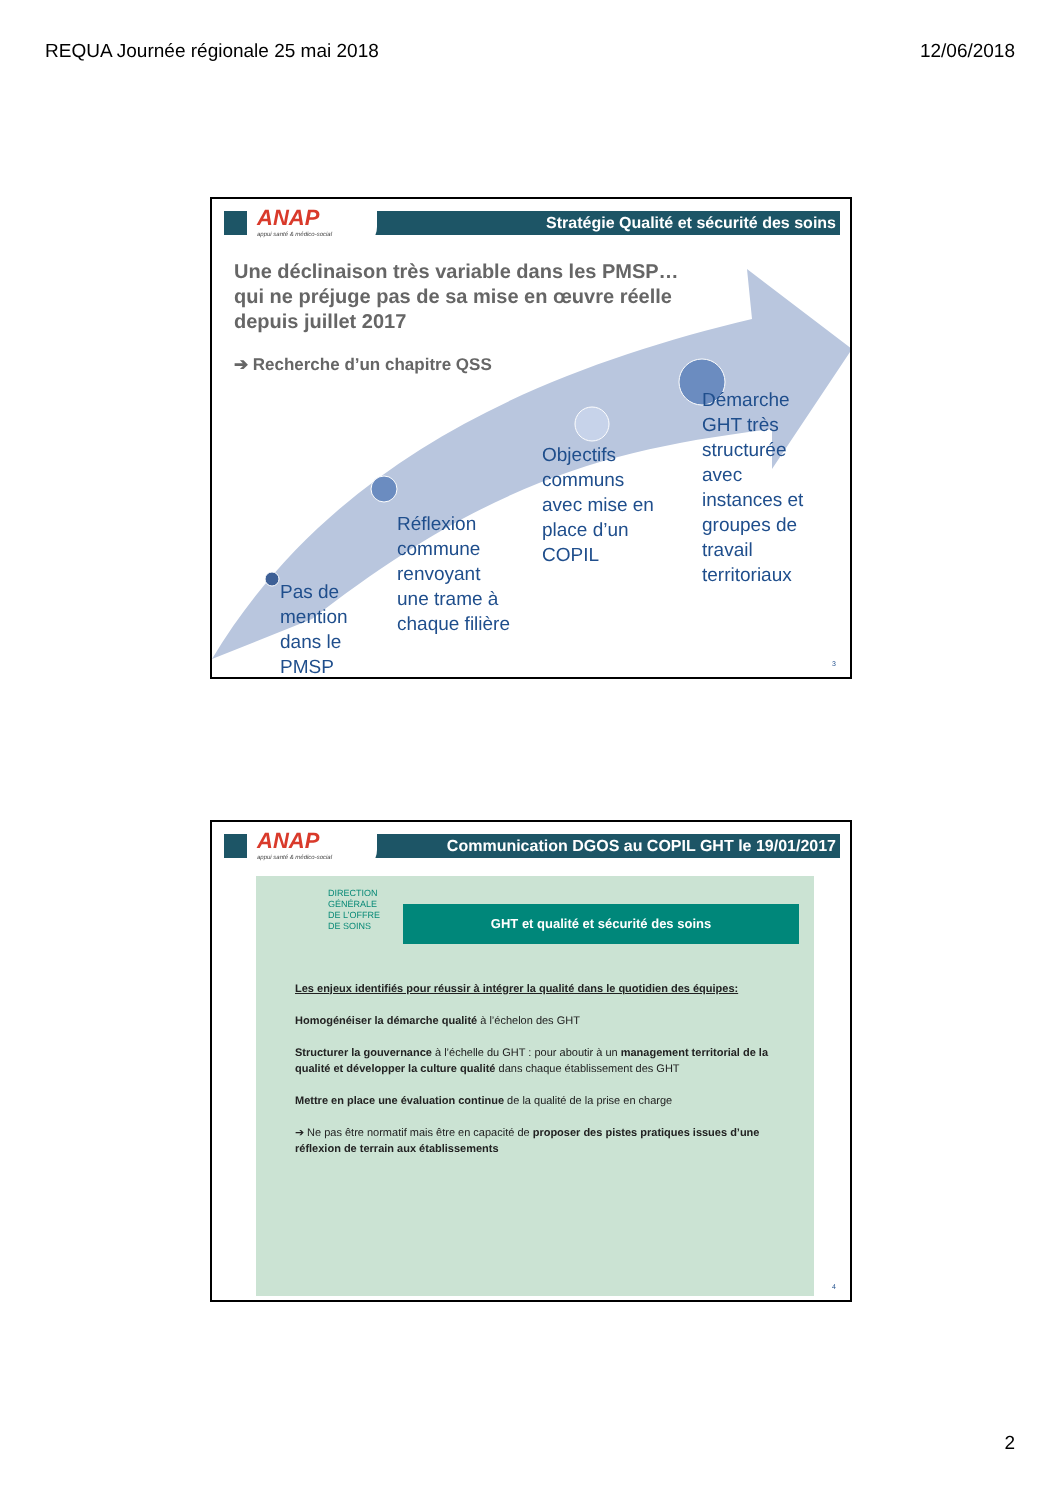REQUA Journée régionale 25 mai 2018
12/06/2018
Stratégie Qualité et sécurité des soins
ANAP
appui santé & médico-social
Une déclinaison très variable dans les PMSP… qui ne préjuge pas de sa mise en œuvre réelle depuis juillet 2017
➔ Recherche d’un chapitre QSS
Pas de
mention
dans le
PMSP
Réflexion
commune
renvoyant
une trame à
chaque filière
Objectifs
communs
avec mise en
place d’un
COPIL
Démarche
GHT très
structurée
avec
instances et
groupes de
travail
territoriaux
3
Communication DGOS au COPIL GHT le 19/01/2017
ANAP
appui santé & médico-social
DIRECTION
GÉNÉRALE
DE L’OFFRE
DE SOINS
GHT et qualité et sécurité des soins
Les enjeux identifiés pour réussir à intégrer la qualité dans le quotidien des équipes:
Homogénéiser la démarche qualité à l’échelon des GHT
Structurer la gouvernance à l’échelle du GHT : pour aboutir à un management territorial de la qualité et développer la culture qualité dans chaque établissement des GHT
Mettre en place une évaluation continue de la qualité de la prise en charge
➔ Ne pas être normatif mais être en capacité de proposer des pistes pratiques issues d’une réflexion de terrain aux établissements
4
2